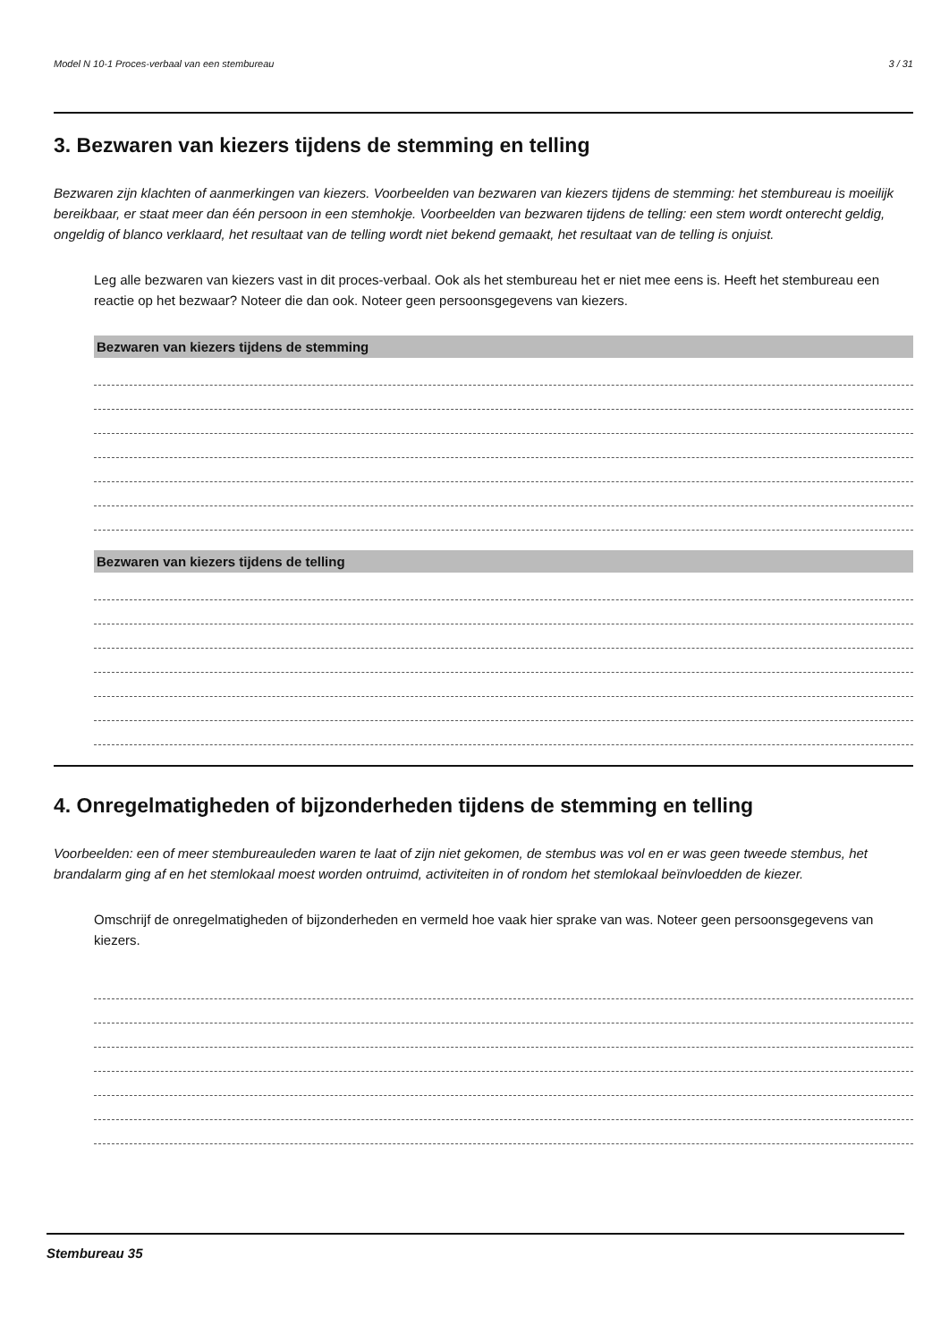Model N 10-1 Proces-verbaal van een stembureau 3 / 31
3. Bezwaren van kiezers tijdens de stemming en telling
Bezwaren zijn klachten of aanmerkingen van kiezers. Voorbeelden van bezwaren van kiezers tijdens de stemming: het stembureau is moeilijk bereikbaar, er staat meer dan één persoon in een stemhokje. Voorbeelden van bezwaren tijdens de telling: een stem wordt onterecht geldig, ongeldig of blanco verklaard, het resultaat van de telling wordt niet bekend gemaakt, het resultaat van de telling is onjuist.
Leg alle bezwaren van kiezers vast in dit proces-verbaal. Ook als het stembureau het er niet mee eens is. Heeft het stembureau een reactie op het bezwaar? Noteer die dan ook. Noteer geen persoonsgegevens van kiezers.
Bezwaren van kiezers tijdens de stemming
Bezwaren van kiezers tijdens de telling
4. Onregelmatigheden of bijzonderheden tijdens de stemming en telling
Voorbeelden: een of meer stembureauleden waren te laat of zijn niet gekomen, de stembus was vol en er was geen tweede stembus, het brandalarm ging af en het stemlokaal moest worden ontruimd, activiteiten in of rondom het stemlokaal beïnvloedden de kiezer.
Omschrijf de onregelmatigheden of bijzonderheden en vermeld hoe vaak hier sprake van was. Noteer geen persoonsgegevens van kiezers.
Stembureau 35